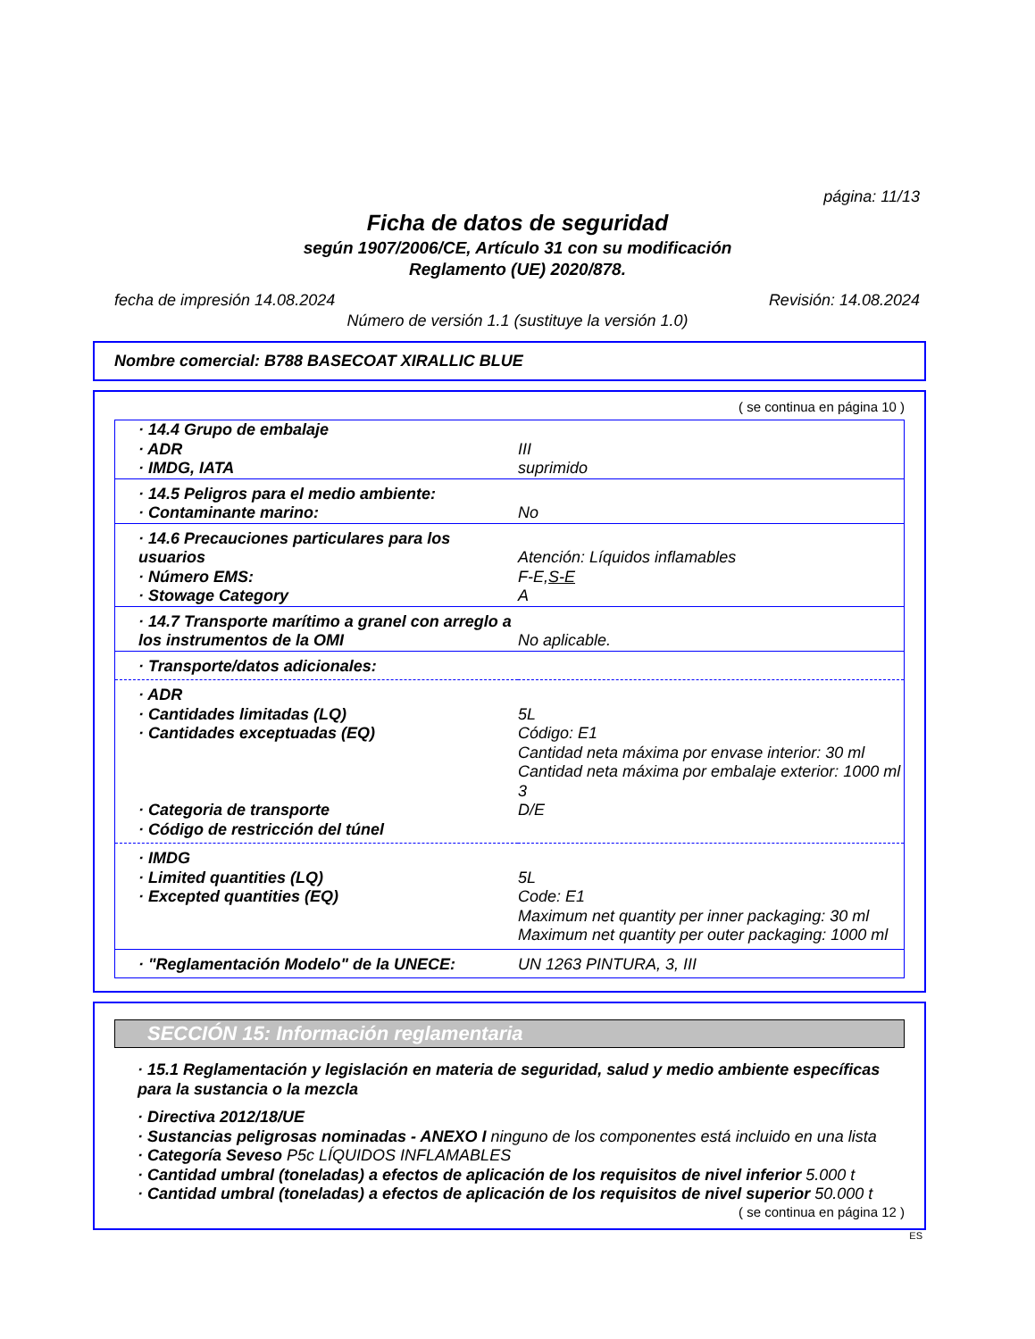página: 11/13
Ficha de datos de seguridad
según 1907/2006/CE, Artículo 31 con su modificación
Reglamento (UE) 2020/878.
fecha de impresión 14.08.2024 Revisión: 14.08.2024
Número de versión 1.1 (sustituye la versión 1.0)
Nombre comercial: B788 BASECOAT XIRALLIC BLUE
( se continua en página 10 )
| · 14.4 Grupo de embalaje · ADR · IMDG, IATA | III suprimido |
| · 14.5 Peligros para el medio ambiente: · Contaminante marino: | No |
| · 14.6 Precauciones particulares para los usuarios · Número EMS: · Stowage Category | Atención: Líquidos inflamables F-E, S-E A |
| · 14.7 Transporte marítimo a granel con arreglo a los instrumentos de la OMI | No aplicable. |
| · Transporte/datos adicionales: | |
| · ADR · Cantidades limitadas (LQ) · Cantidades exceptuadas (EQ) · Categoria de transporte · Código de restricción del túnel | 5L Código: E1 Cantidad neta máxima por envase interior: 30 ml Cantidad neta máxima por embalaje exterior: 1000 ml 3 D/E |
| · IMDG · Limited quantities (LQ) · Excepted quantities (EQ) | 5L Code: E1 Maximum net quantity per inner packaging: 30 ml Maximum net quantity per outer packaging: 1000 ml |
| · "Reglamentación Modelo" de la UNECE: | UN 1263 PINTURA, 3, III |
SECCIÓN 15: Información reglamentaria
· 15.1 Reglamentación y legislación en materia de seguridad, salud y medio ambiente específicas para la sustancia o la mezcla
· Directiva 2012/18/UE
· Sustancias peligrosas nominadas - ANEXO I ninguno de los componentes está incluido en una lista
· Categoría Seveso P5c LÍQUIDOS INFLAMABLES
· Cantidad umbral (toneladas) a efectos de aplicación de los requisitos de nivel inferior 5.000 t
· Cantidad umbral (toneladas) a efectos de aplicación de los requisitos de nivel superior 50.000 t
( se continua en página 12 )
ES